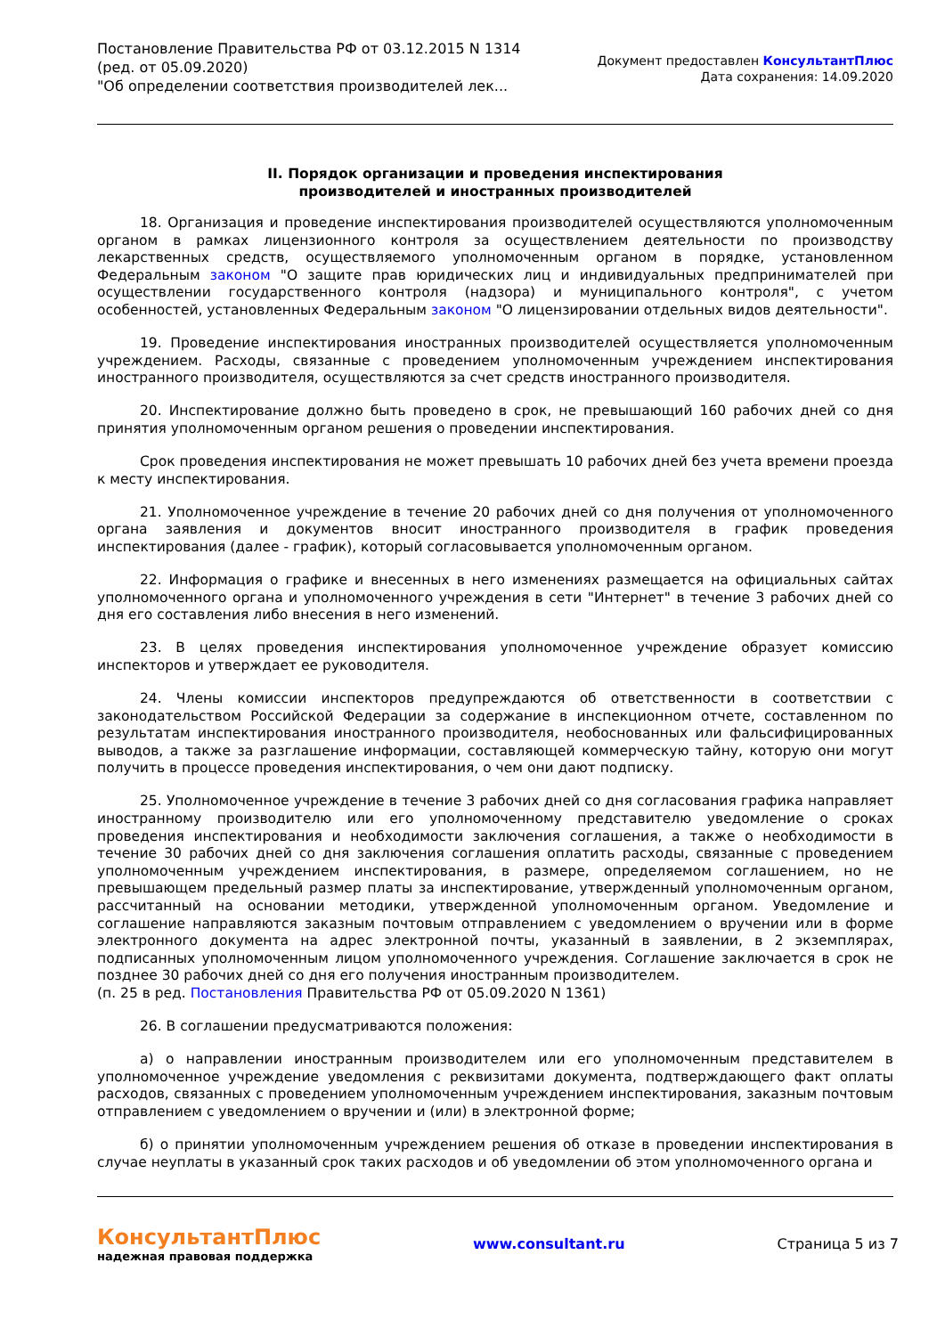Постановление Правительства РФ от 03.12.2015 N 1314
(ред. от 05.09.2020)
"Об определении соответствия производителей лек...
Документ предоставлен КонсультантПлюс
Дата сохранения: 14.09.2020
II. Порядок организации и проведения инспектирования
производителей и иностранных производителей
18. Организация и проведение инспектирования производителей осуществляются уполномоченным органом в рамках лицензионного контроля за осуществлением деятельности по производству лекарственных средств, осуществляемого уполномоченным органом в порядке, установленном Федеральным законом "О защите прав юридических лиц и индивидуальных предпринимателей при осуществлении государственного контроля (надзора) и муниципального контроля", с учетом особенностей, установленных Федеральным законом "О лицензировании отдельных видов деятельности".
19. Проведение инспектирования иностранных производителей осуществляется уполномоченным учреждением. Расходы, связанные с проведением уполномоченным учреждением инспектирования иностранного производителя, осуществляются за счет средств иностранного производителя.
20. Инспектирование должно быть проведено в срок, не превышающий 160 рабочих дней со дня принятия уполномоченным органом решения о проведении инспектирования.
Срок проведения инспектирования не может превышать 10 рабочих дней без учета времени проезда к месту инспектирования.
21. Уполномоченное учреждение в течение 20 рабочих дней со дня получения от уполномоченного органа заявления и документов вносит иностранного производителя в график проведения инспектирования (далее - график), который согласовывается уполномоченным органом.
22. Информация о графике и внесенных в него изменениях размещается на официальных сайтах уполномоченного органа и уполномоченного учреждения в сети "Интернет" в течение 3 рабочих дней со дня его составления либо внесения в него изменений.
23. В целях проведения инспектирования уполномоченное учреждение образует комиссию инспекторов и утверждает ее руководителя.
24. Члены комиссии инспекторов предупреждаются об ответственности в соответствии с законодательством Российской Федерации за содержание в инспекционном отчете, составленном по результатам инспектирования иностранного производителя, необоснованных или фальсифицированных выводов, а также за разглашение информации, составляющей коммерческую тайну, которую они могут получить в процессе проведения инспектирования, о чем они дают подписку.
25. Уполномоченное учреждение в течение 3 рабочих дней со дня согласования графика направляет иностранному производителю или его уполномоченному представителю уведомление о сроках проведения инспектирования и необходимости заключения соглашения, а также о необходимости в течение 30 рабочих дней со дня заключения соглашения оплатить расходы, связанные с проведением уполномоченным учреждением инспектирования, в размере, определяемом соглашением, но не превышающем предельный размер платы за инспектирование, утвержденный уполномоченным органом, рассчитанный на основании методики, утвержденной уполномоченным органом. Уведомление и соглашение направляются заказным почтовым отправлением с уведомлением о вручении или в форме электронного документа на адрес электронной почты, указанный в заявлении, в 2 экземплярах, подписанных уполномоченным лицом уполномоченного учреждения. Соглашение заключается в срок не позднее 30 рабочих дней со дня его получения иностранным производителем.
(п. 25 в ред. Постановления Правительства РФ от 05.09.2020 N 1361)
26. В соглашении предусматриваются положения:
а) о направлении иностранным производителем или его уполномоченным представителем в уполномоченное учреждение уведомления с реквизитами документа, подтверждающего факт оплаты расходов, связанных с проведением уполномоченным учреждением инспектирования, заказным почтовым отправлением с уведомлением о вручении и (или) в электронной форме;
б) о принятии уполномоченным учреждением решения об отказе в проведении инспектирования в случае неуплаты в указанный срок таких расходов и об уведомлении об этом уполномоченного органа и
КонсультантПлюс
надежная правовая поддержка
www.consultant.ru Страница 5 из 7